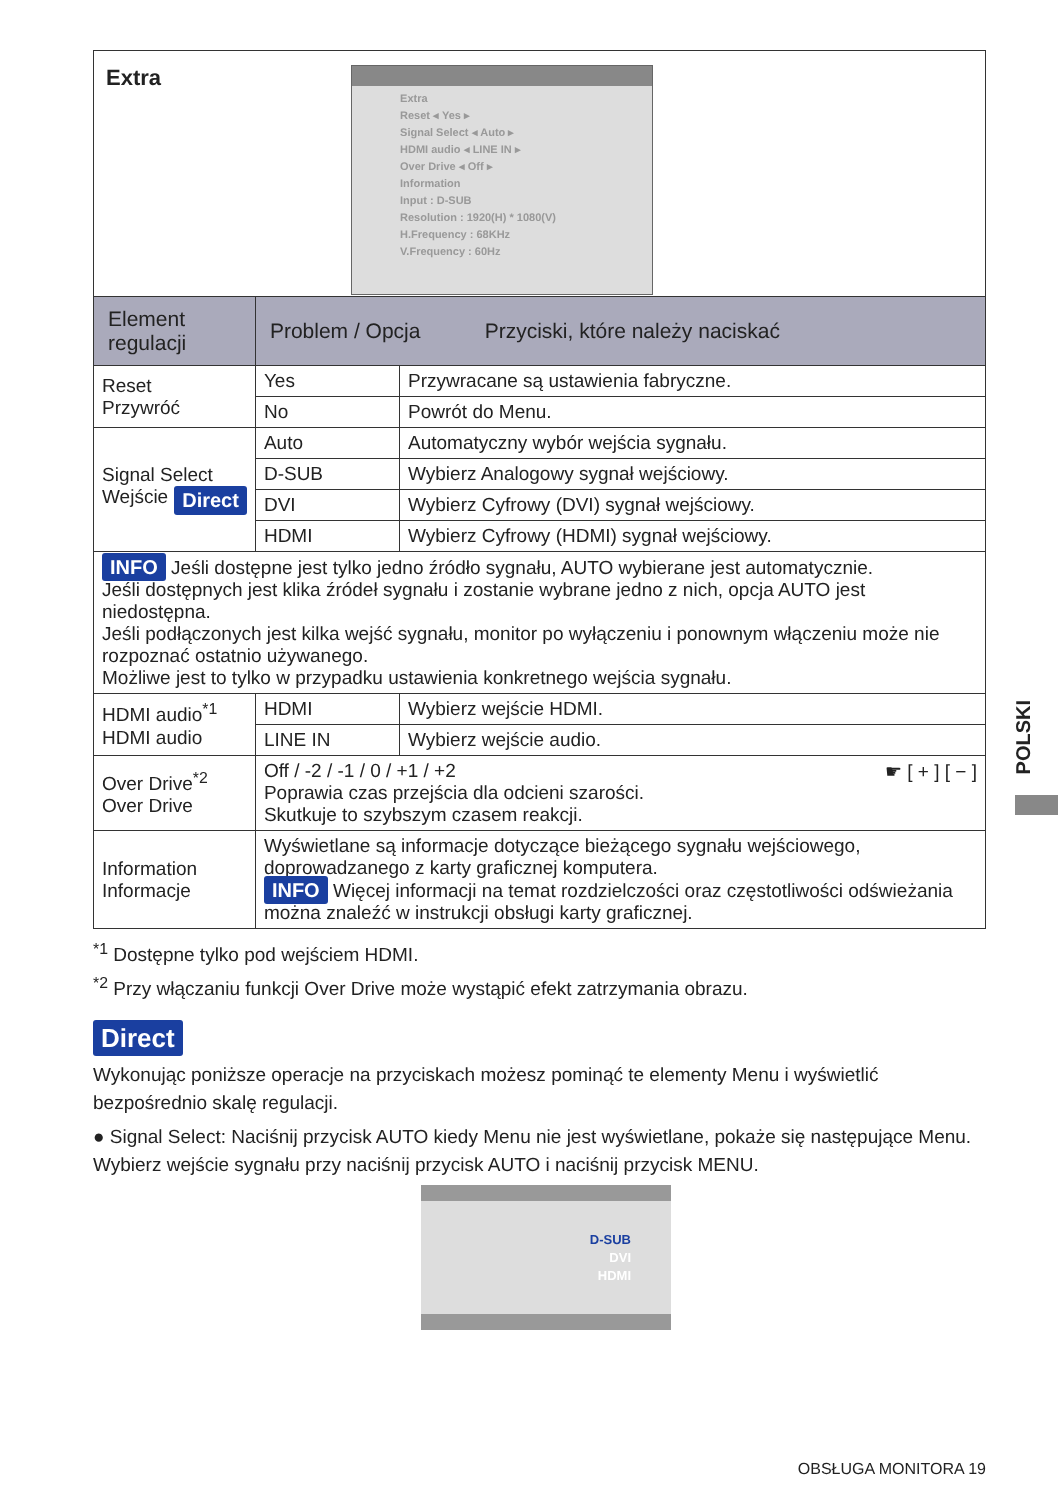Extra
Extra
Reset ◂ Yes ▸
Signal Select ◂ Auto ▸
HDMI audio ◂ LINE IN ▸
Over Drive ◂ Off ▸
Information
Input : D-SUB
Resolution : 1920(H) * 1080(V)
H.Frequency : 68KHz
V.Frequency : 60Hz
| Element regulacji | Problem / Opcja Przyciski, które należy naciskać | |
| --- | --- | --- |
| Reset Przywróć | Yes | Przywracane są ustawienia fabryczne. |
| | No | Powrót do Menu. |
| Signal Select Direct Wejście | Auto | Automatyczny wybór wejścia sygnału. |
| | D-SUB | Wybierz Analogowy sygnał wejściowy. |
| | DVI | Wybierz Cyfrowy (DVI) sygnał wejściowy. |
| | HDMI | Wybierz Cyfrowy (HDMI) sygnał wejściowy. |
| INFO Jeśli dostępne jest tylko jedno źródło sygnału, AUTO wybierane jest automatycznie. Jeśli dostępnych jest klika źródeł sygnału i zostanie wybrane jedno z nich, opcja AUTO jest niedostępna. Jeśli podłączonych jest kilka wejść sygnału, monitor po wyłączeniu i ponownym włączeniu może nie rozpoznać ostatnio używanego. Możliwe jest to tylko w przypadku ustawienia konkretnego wejścia sygnału. | | |
| HDMI audio<sup>*1</sup> HDMI audio | HDMI | Wybierz wejście HDMI. |
| | LINE IN | Wybierz wejście audio. |
| Over Drive<sup>*2</sup> Over Drive | Off / -2 / -1 / 0 / +1 / +2 ☛ [ + ] [ − ] Poprawia czas przejścia dla odcieni szarości. Skutkuje to szybszym czasem reakcji. | |
| Information Informacje | Wyświetlane są informacje dotyczące bieżącego sygnału wejściowego, doprowadzanego z karty graficznej komputera. INFO Więcej informacji na temat rozdzielczości oraz częstotliwości odświeżania można znaleźć w instrukcji obsługi karty graficznej. | |
<sup>*1</sup> Dostępne tylko pod wejściem HDMI.
<sup>*2</sup> Przy włączaniu funkcji Over Drive może wystąpić efekt zatrzymania obrazu.
Direct
Wykonując poniższe operacje na przyciskach możesz pominąć te elementy Menu i wyświetlić bezpośrednio skalę regulacji.
● Signal Select: Naciśnij przycisk AUTO kiedy Menu nie jest wyświetlane, pokaże się następujące Menu.
Wybierz wejście sygnału przy naciśnij przycisk AUTO i naciśnij przycisk MENU.
D-SUB
DVI
HDMI
OBSŁUGA MONITORA 19
POLSKI